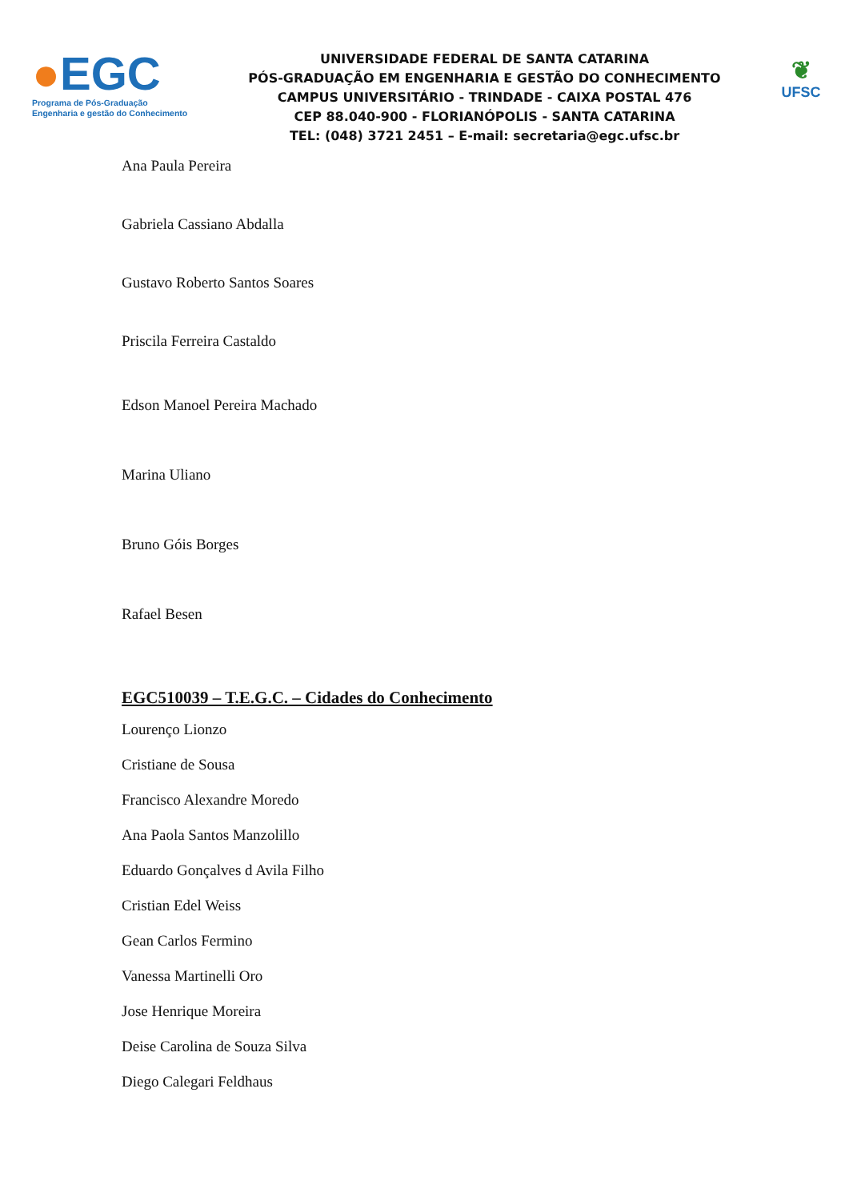●EGC
Programa de Pós-Graduação
Engenharia e gestão do Conhecimento
UNIVERSIDADE FEDERAL DE SANTA CATARINA
PÓS-GRADUAÇÃO EM ENGENHARIA E GESTÃO DO CONHECIMENTO
CAMPUS UNIVERSITÁRIO - TRINDADE - CAIXA POSTAL 476
CEP 88.040-900 - FLORIANÓPOLIS - SANTA CATARINA
TEL: (048) 3721 2451 – E-mail: secretaria@egc.ufsc.br
❦
UFSC
Ana Paula Pereira
Gabriela Cassiano Abdalla
Gustavo Roberto Santos Soares
Priscila Ferreira Castaldo
Edson Manoel Pereira Machado
Marina Uliano
Bruno Góis Borges
Rafael Besen
EGC510039 – T.E.G.C. – Cidades do Conhecimento
Lourenço Lionzo
Cristiane de Sousa
Francisco Alexandre Moredo
Ana Paola Santos Manzolillo
Eduardo Gonçalves d Avila Filho
Cristian Edel Weiss
Gean Carlos Fermino
Vanessa Martinelli Oro
Jose Henrique Moreira
Deise Carolina de Souza Silva
Diego Calegari Feldhaus